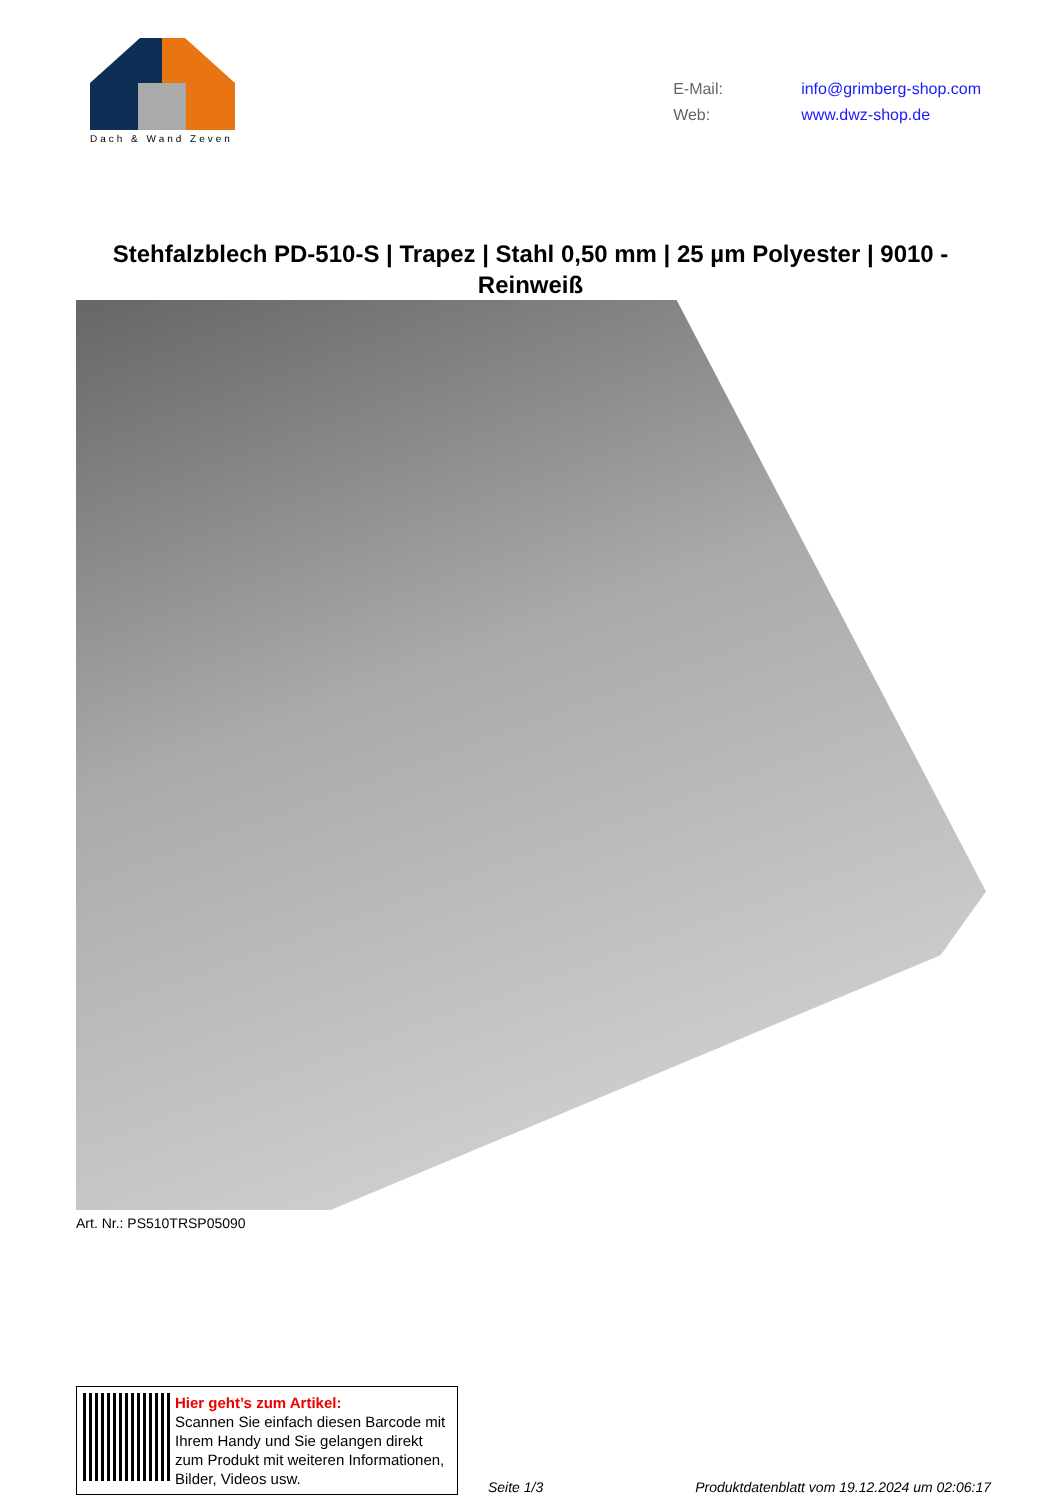Dach & Wand Zeven
E-Mail: info@grimberg-shop.com
Web: www.dwz-shop.de
Stehfalzblech PD-510-S | Trapez | Stahl 0,50 mm | 25 µm Polyester | 9010 - Reinweiß
Art. Nr.: PS510TRSP05090
Hier geht’s zum Artikel:
Scannen Sie einfach diesen Barcode mit Ihrem Handy und Sie gelangen direkt zum Produkt mit weiteren Informationen, Bilder, Videos usw.
Seite 1/3
Produktdatenblatt vom 19.12.2024 um 02:06:17